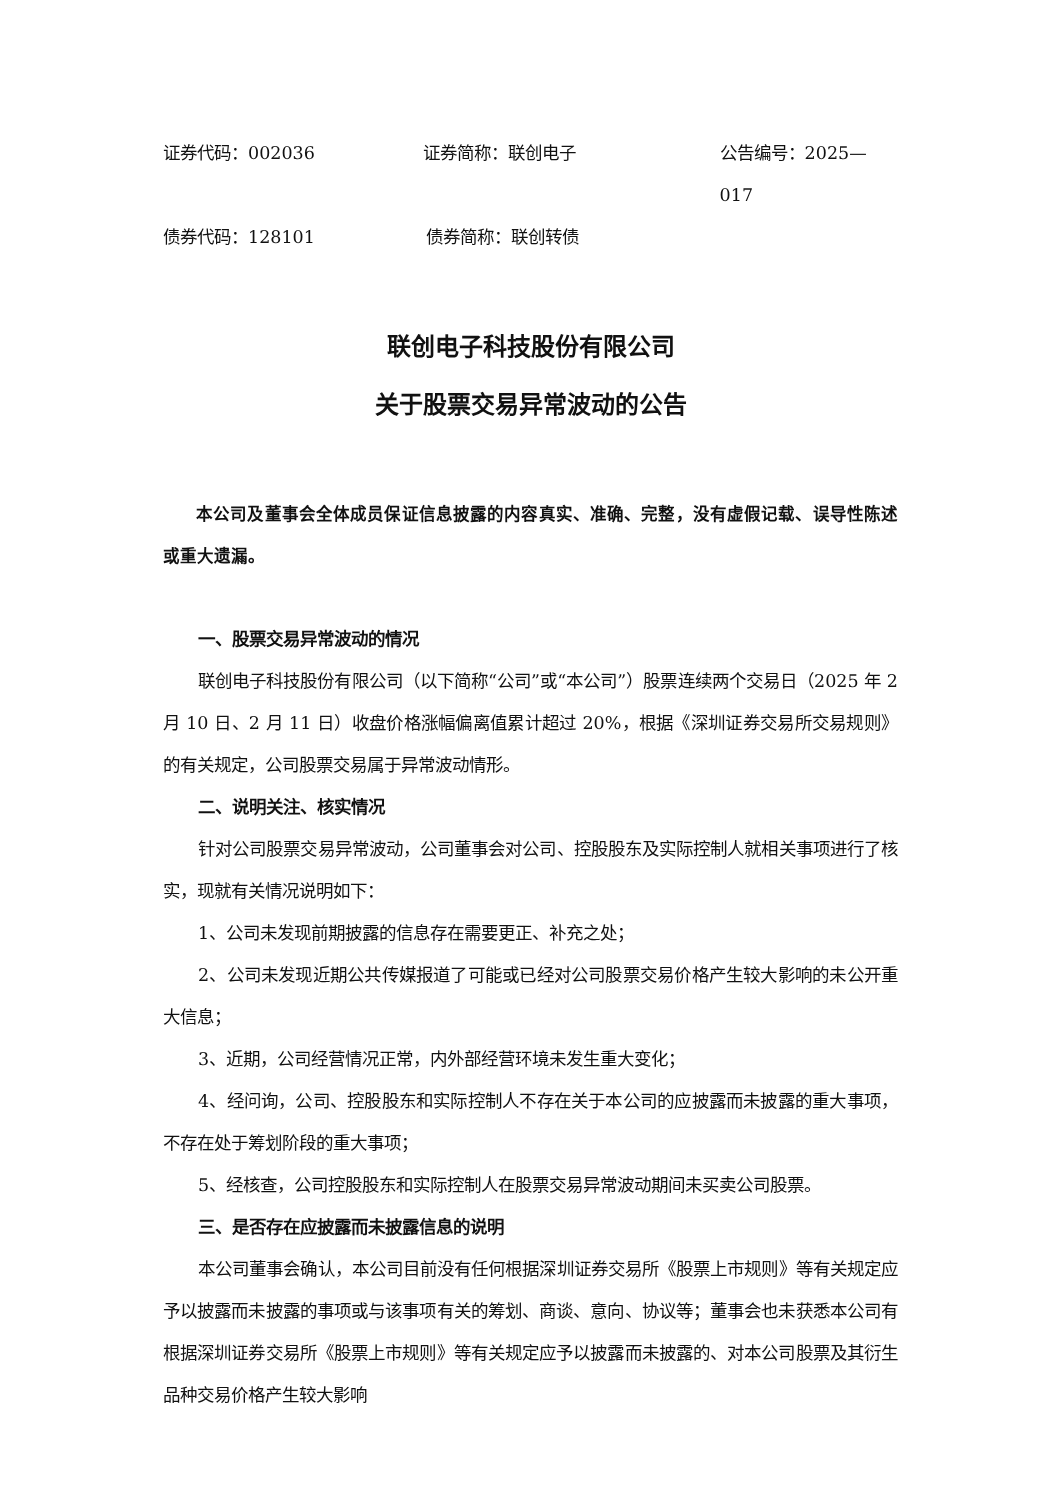证券代码：002036 证券简称：联创电子 公告编号：2025—017
债券代码：128101 债券简称：联创转债
联创电子科技股份有限公司
关于股票交易异常波动的公告
本公司及董事会全体成员保证信息披露的内容真实、准确、完整，没有虚假记载、误导性陈述或重大遗漏。
一、股票交易异常波动的情况
联创电子科技股份有限公司（以下简称“公司”或“本公司”）股票连续两个交易日（2025 年 2 月 10 日、2 月 11 日）收盘价格涨幅偏离值累计超过 20%，根据《深圳证券交易所交易规则》的有关规定，公司股票交易属于异常波动情形。
二、说明关注、核实情况
针对公司股票交易异常波动，公司董事会对公司、控股股东及实际控制人就相关事项进行了核实，现就有关情况说明如下：
1、公司未发现前期披露的信息存在需要更正、补充之处；
2、公司未发现近期公共传媒报道了可能或已经对公司股票交易价格产生较大影响的未公开重大信息；
3、近期，公司经营情况正常，内外部经营环境未发生重大变化；
4、经问询，公司、控股股东和实际控制人不存在关于本公司的应披露而未披露的重大事项，不存在处于筹划阶段的重大事项；
5、经核查，公司控股股东和实际控制人在股票交易异常波动期间未买卖公司股票。
三、是否存在应披露而未披露信息的说明
本公司董事会确认，本公司目前没有任何根据深圳证券交易所《股票上市规则》等有关规定应予以披露而未披露的事项或与该事项有关的筹划、商谈、意向、协议等；董事会也未获悉本公司有根据深圳证券交易所《股票上市规则》等有关规定应予以披露而未披露的、对本公司股票及其衍生品种交易价格产生较大影响